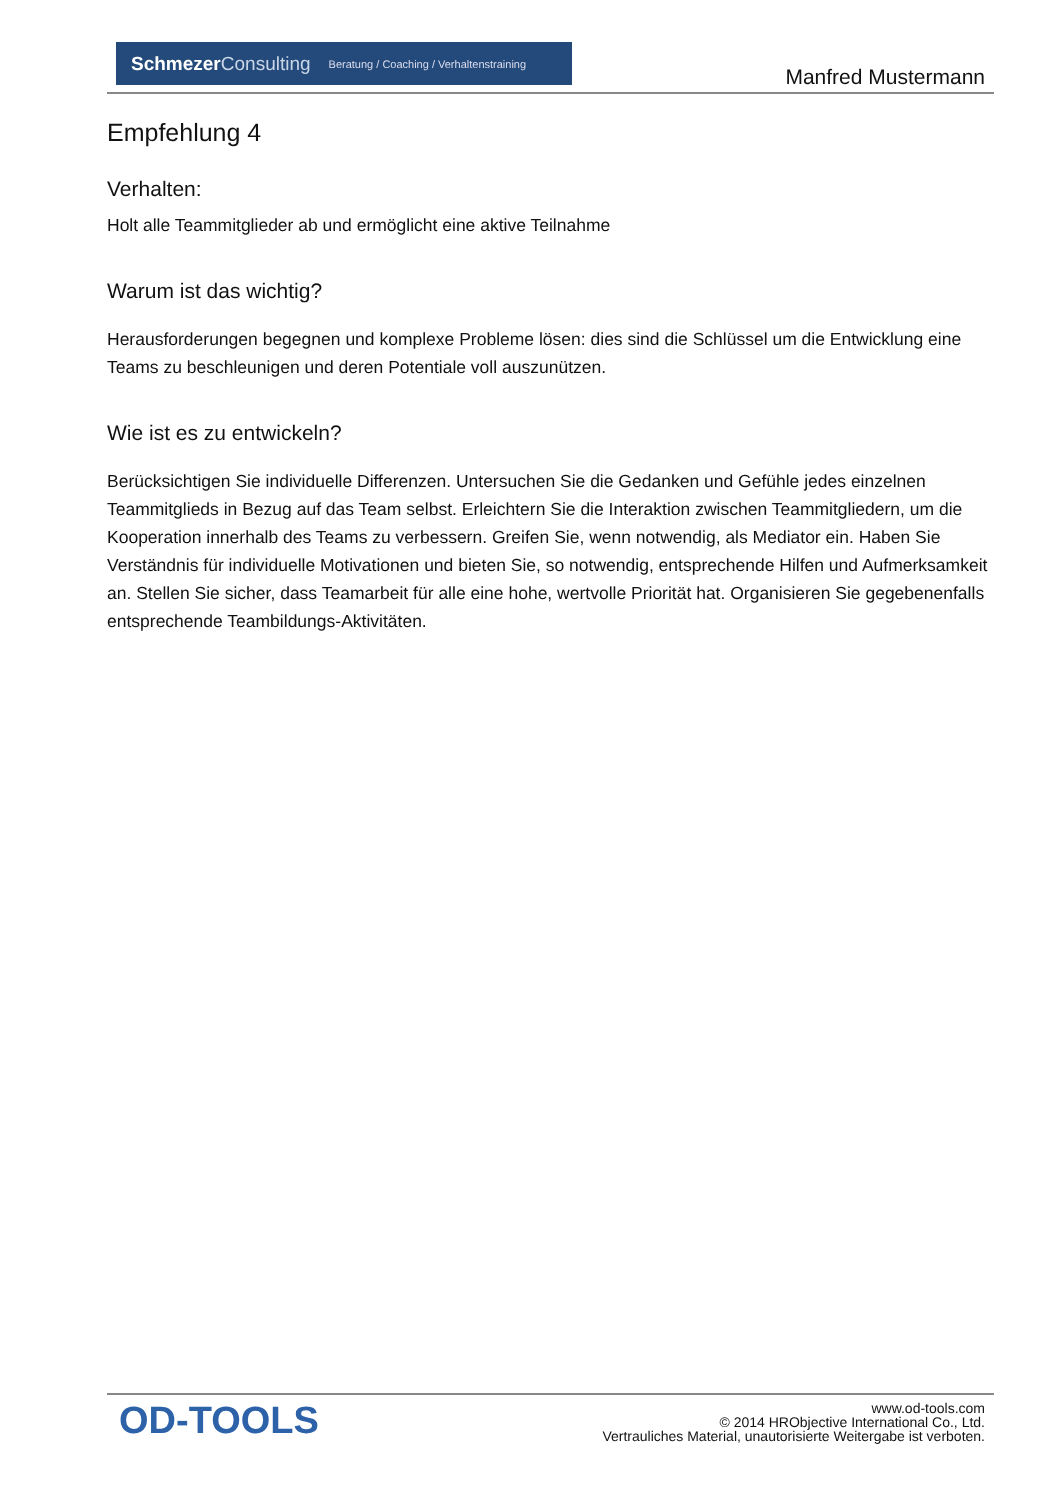Schmezer Consulting Beratung / Coaching / Verhaltenstraining
Manfred Mustermann
Empfehlung 4
Verhalten:
Holt alle Teammitglieder ab und ermöglicht eine aktive Teilnahme
Warum ist das wichtig?
Herausforderungen begegnen und komplexe Probleme lösen: dies sind die Schlüssel um die Entwicklung eine Teams zu beschleunigen und deren Potentiale voll auszunützen.
Wie ist es zu entwickeln?
Berücksichtigen Sie individuelle Differenzen. Untersuchen Sie die Gedanken und Gefühle jedes einzelnen Teammitglieds in Bezug auf das Team selbst. Erleichtern Sie die Interaktion zwischen Teammitgliedern, um die Kooperation innerhalb des Teams zu verbessern. Greifen Sie, wenn notwendig, als Mediator ein. Haben Sie Verständnis für individuelle Motivationen und bieten Sie, so notwendig, entsprechende Hilfen und Aufmerksamkeit an. Stellen Sie sicher, dass Teamarbeit für alle eine hohe, wertvolle Priorität hat. Organisieren Sie gegebenenfalls entsprechende Teambildungs-Aktivitäten.
OD-TOOLS
www.od-tools.com
© 2014 HRObjective International Co., Ltd.
Vertrauliches Material, unautorisierte Weitergabe ist verboten.